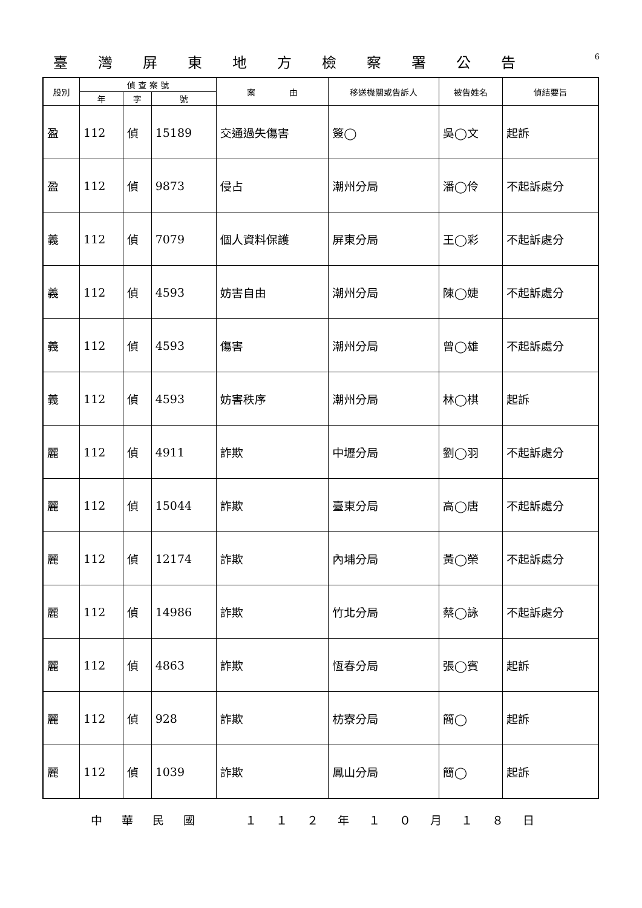6
臺灣屏東地方檢察署公告
| 股別 | 偵 查 案 號 | | | 案 由 | 移送機關或告訴人 | 被告姓名 | 偵結要旨 |
| --- | --- | --- | --- | --- | --- | --- | --- |
| | 年 | 字 | 號 | | | | |
| 盈 | 112 | 偵 | 15189 | 交通過失傷害 | 簽◯ | 吳◯文 | 起訴 |
| 盈 | 112 | 偵 | 9873 | 侵占 | 潮州分局 | 潘◯伶 | 不起訴處分 |
| 義 | 112 | 偵 | 7079 | 個人資料保護 | 屏東分局 | 王◯彩 | 不起訴處分 |
| 義 | 112 | 偵 | 4593 | 妨害自由 | 潮州分局 | 陳◯婕 | 不起訴處分 |
| 義 | 112 | 偵 | 4593 | 傷害 | 潮州分局 | 曾◯雄 | 不起訴處分 |
| 義 | 112 | 偵 | 4593 | 妨害秩序 | 潮州分局 | 林◯棋 | 起訴 |
| 麗 | 112 | 偵 | 4911 | 詐欺 | 中壢分局 | 劉◯羽 | 不起訴處分 |
| 麗 | 112 | 偵 | 15044 | 詐欺 | 臺東分局 | 高◯唐 | 不起訴處分 |
| 麗 | 112 | 偵 | 12174 | 詐欺 | 內埔分局 | 黃◯榮 | 不起訴處分 |
| 麗 | 112 | 偵 | 14986 | 詐欺 | 竹北分局 | 蔡◯詠 | 不起訴處分 |
| 麗 | 112 | 偵 | 4863 | 詐欺 | 恆春分局 | 張◯賓 | 起訴 |
| 麗 | 112 | 偵 | 928 | 詐欺 | 枋寮分局 | 簡◯ | 起訴 |
| 麗 | 112 | 偵 | 1039 | 詐欺 | 鳳山分局 | 簡◯ | 起訴 |
中華民國　１１２年１０月１８日